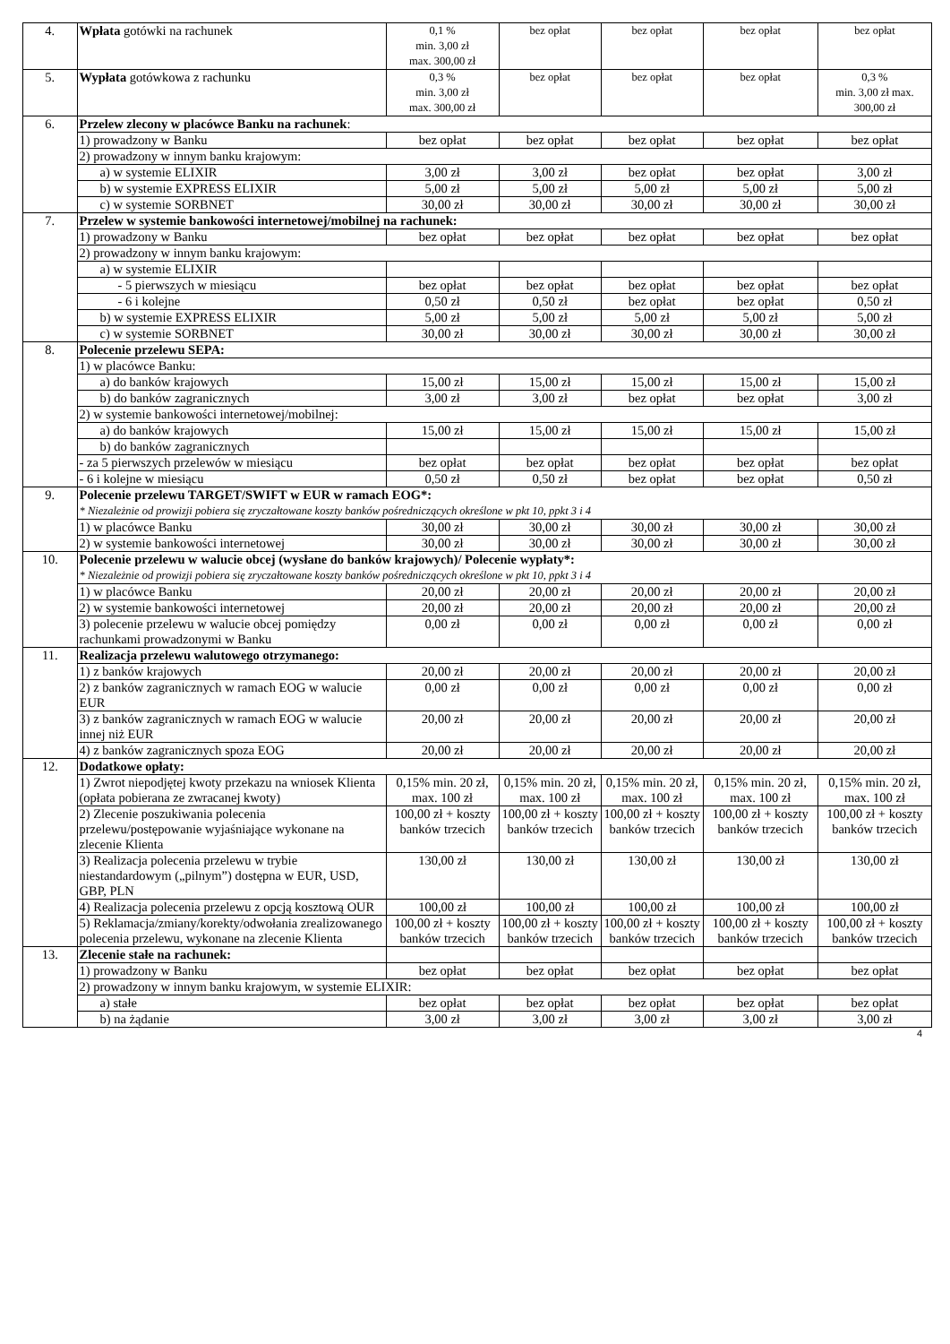| 4. | Wpłata gotówki na rachunek | 0,1 % min. 3,00 zł max. 300,00 zł | bez opłat | bez opłat | bez opłat | bez opłat |
| 5. | Wypłata gotówkowa z rachunku | 0,3 % min. 3,00 zł max. 300,00 zł | bez opłat | bez opłat | bez opłat | 0,3 % min. 3,00 zł max. 300,00 zł |
| 6. | Przelew zlecony w placówce Banku na rachunek : | | | | | |
| | 1) prowadzony w Banku | bez opłat | bez opłat | bez opłat | bez opłat | bez opłat |
| | 2) prowadzony w innym banku krajowym: | | | | | |
| | a) w systemie ELIXIR | 3,00 zł | 3,00 zł | bez opłat | bez opłat | 3,00 zł |
| | b) w systemie EXPRESS ELIXIR | 5,00 zł | 5,00 zł | 5,00 zł | 5,00 zł | 5,00 zł |
| | c) w systemie SORBNET | 30,00 zł | 30,00 zł | 30,00 zł | 30,00 zł | 30,00 zł |
| 7. | Przelew w systemie bankowości internetowej/mobilnej na rachunek: | | | | | |
| | 1) prowadzony w Banku | bez opłat | bez opłat | bez opłat | bez opłat | bez opłat |
| | 2) prowadzony w innym banku krajowym: | | | | | |
| | a) w systemie ELIXIR | | | | | |
| | - 5 pierwszych w miesiącu | bez opłat | bez opłat | bez opłat | bez opłat | bez opłat |
| | - 6 i kolejne | 0,50 zł | 0,50 zł | bez opłat | bez opłat | 0,50 zł |
| | b) w systemie EXPRESS ELIXIR | 5,00 zł | 5,00 zł | 5,00 zł | 5,00 zł | 5,00 zł |
| | c) w systemie SORBNET | 30,00 zł | 30,00 zł | 30,00 zł | 30,00 zł | 30,00 zł |
| 8. | Polecenie przelewu SEPA: | | | | | |
| | 1) w placówce Banku: | | | | | |
| | a) do banków krajowych | 15,00 zł | 15,00 zł | 15,00 zł | 15,00 zł | 15,00 zł |
| | b) do banków zagranicznych | 3,00 zł | 3,00 zł | bez opłat | bez opłat | 3,00 zł |
| | 2) w systemie bankowości internetowej/mobilnej: | | | | | |
| | a) do banków krajowych | 15,00 zł | 15,00 zł | 15,00 zł | 15,00 zł | 15,00 zł |
| | b) do banków zagranicznych | | | | | |
| | - za 5 pierwszych przelewów w miesiącu | bez opłat | bez opłat | bez opłat | bez opłat | bez opłat |
| | - 6 i kolejne w miesiącu | 0,50 zł | 0,50 zł | bez opłat | bez opłat | 0,50 zł |
| 9. | Polecenie przelewu TARGET/SWIFT w EUR w ramach EOG*: * Niezależnie od prowizji pobiera się zryczałtowane koszty banków pośredniczących określone w pkt 10, ppkt 3 i 4 | | | | | |
| | 1) w placówce Banku | 30,00 zł | 30,00 zł | 30,00 zł | 30,00 zł | 30,00 zł |
| | 2) w systemie bankowości internetowej | 30,00 zł | 30,00 zł | 30,00 zł | 30,00 zł | 30,00 zł |
| 10. | Polecenie przelewu w walucie obcej (wysłane do banków krajowych)/ Polecenie wypłaty*: * Niezależnie od prowizji pobiera się zryczałtowane koszty banków pośredniczących określone w pkt 10, ppkt 3 i 4 | | | | | |
| | 1) w placówce Banku | 20,00 zł | 20,00 zł | 20,00 zł | 20,00 zł | 20,00 zł |
| | 2) w systemie bankowości internetowej | 20,00 zł | 20,00 zł | 20,00 zł | 20,00 zł | 20,00 zł |
| | 3) polecenie przelewu w walucie obcej pomiędzy rachunkami prowadzonymi w Banku | 0,00 zł | 0,00 zł | 0,00 zł | 0,00 zł | 0,00 zł |
| 11. | Realizacja przelewu walutowego otrzymanego: | | | | | |
| | 1) z banków krajowych | 20,00 zł | 20,00 zł | 20,00 zł | 20,00 zł | 20,00 zł |
| | 2) z banków zagranicznych w ramach EOG w walucie EUR | 0,00 zł | 0,00 zł | 0,00 zł | 0,00 zł | 0,00 zł |
| | 3) z banków zagranicznych w ramach EOG w walucie innej niż EUR | 20,00 zł | 20,00 zł | 20,00 zł | 20,00 zł | 20,00 zł |
| | 4) z banków zagranicznych spoza EOG | 20,00 zł | 20,00 zł | 20,00 zł | 20,00 zł | 20,00 zł |
| 12. | Dodatkowe opłaty: | | | | | |
| | 1) Zwrot niepodjętej kwoty przekazu na wniosek Klienta (opłata pobierana ze zwracanej kwoty) | 0,15% min. 20 zł, max. 100 zł | 0,15% min. 20 zł, max. 100 zł | 0,15% min. 20 zł, max. 100 zł | 0,15% min. 20 zł, max. 100 zł | 0,15% min. 20 zł, max. 100 zł |
| | 2) Zlecenie poszukiwania polecenia przelewu/postępowanie wyjaśniające wykonane na zlecenie Klienta | 100,00 zł + koszty banków trzecich | 100,00 zł + koszty banków trzecich | 100,00 zł + koszty banków trzecich | 100,00 zł + koszty banków trzecich | 100,00 zł + koszty banków trzecich |
| | 3) Realizacja polecenia przelewu w trybie niestandardowym („pilnym”) dostępna w EUR, USD, GBP, PLN | 130,00 zł | 130,00 zł | 130,00 zł | 130,00 zł | 130,00 zł |
| | 4) Realizacja polecenia przelewu z opcją kosztową OUR | 100,00 zł | 100,00 zł | 100,00 zł | 100,00 zł | 100,00 zł |
| | 5) Reklamacja/zmiany/korekty/odwołania zrealizowanego polecenia przelewu, wykonane na zlecenie Klienta | 100,00 zł + koszty banków trzecich | 100,00 zł + koszty banków trzecich | 100,00 zł + koszty banków trzecich | 100,00 zł + koszty banków trzecich | 100,00 zł + koszty banków trzecich |
| 13. | Zlecenie stałe na rachunek: | | | | | |
| | 1) prowadzony w Banku | bez opłat | bez opłat | bez opłat | bez opłat | bez opłat |
| | 2) prowadzony w innym banku krajowym, w systemie ELIXIR: | | | | | |
| | a) stałe | bez opłat | bez opłat | bez opłat | bez opłat | bez opłat |
| | b) na żądanie | 3,00 zł | 3,00 zł | 3,00 zł | 3,00 zł | 3,00 zł |
4